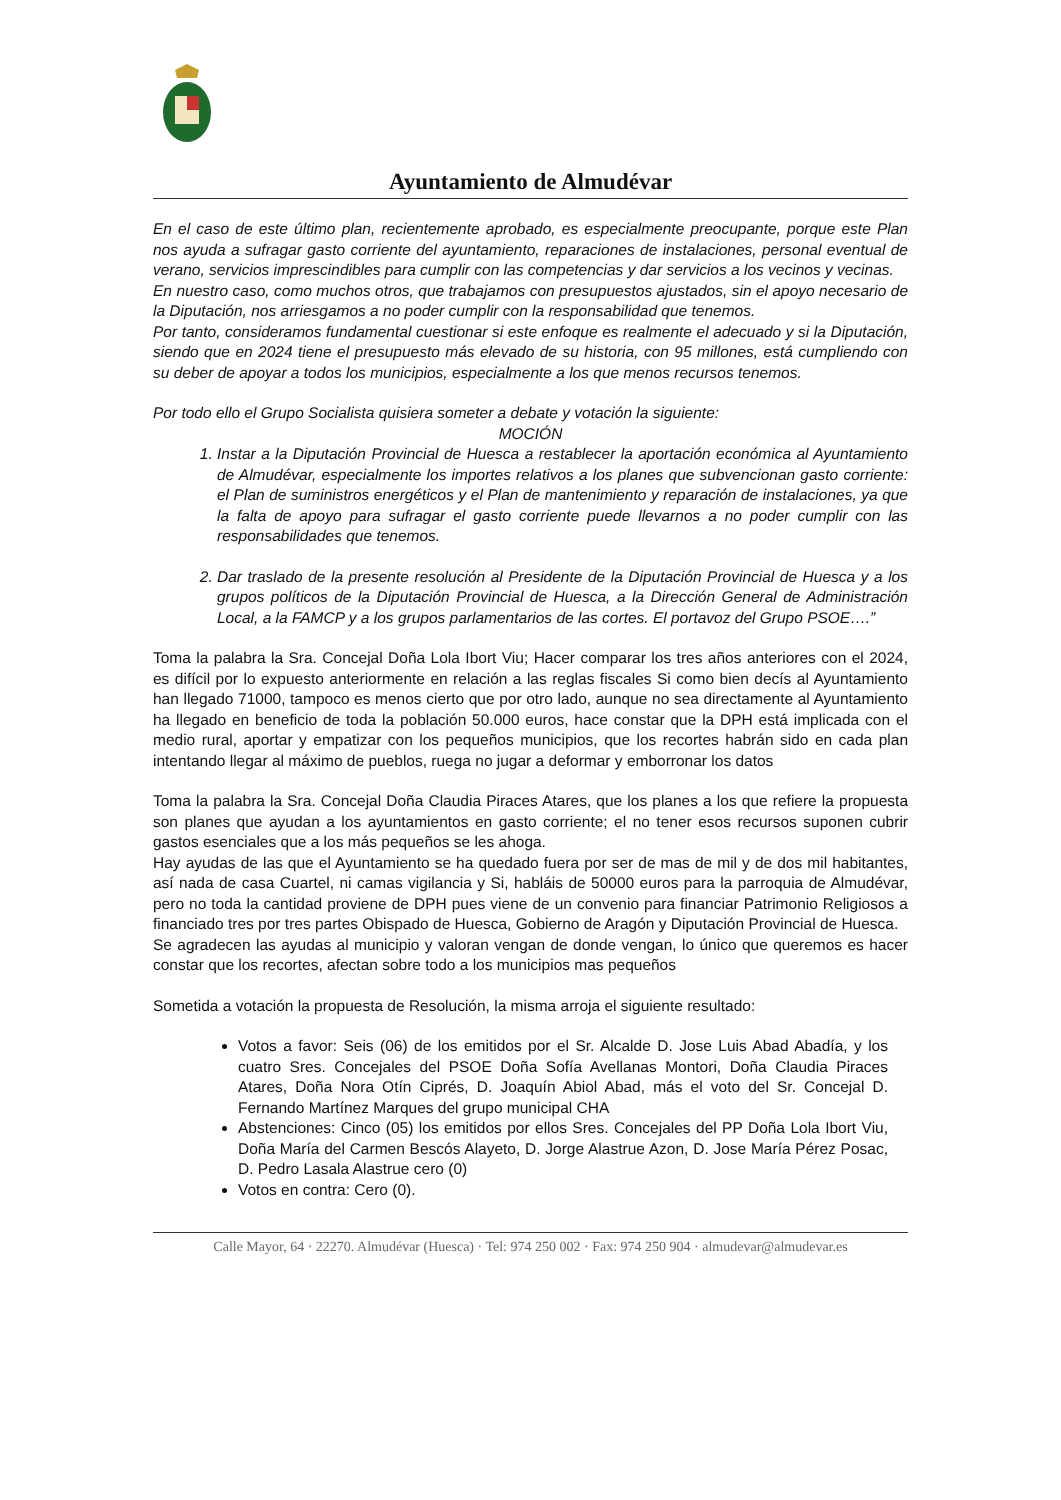Ayuntamiento de Almudévar
En el caso de este último plan, recientemente aprobado, es especialmente preocupante, porque este Plan nos ayuda a sufragar gasto corriente del ayuntamiento, reparaciones de instalaciones, personal eventual de verano, servicios imprescindibles para cumplir con las competencias y dar servicios a los vecinos y vecinas.
En nuestro caso, como muchos otros, que trabajamos con presupuestos ajustados, sin el apoyo necesario de la Diputación, nos arriesgamos a no poder cumplir con la responsabilidad que tenemos.
Por tanto, consideramos fundamental cuestionar si este enfoque es realmente el adecuado y si la Diputación, siendo que en 2024 tiene el presupuesto más elevado de su historia, con 95 millones, está cumpliendo con su deber de apoyar a todos los municipios, especialmente a los que menos recursos tenemos.
Por todo ello el Grupo Socialista quisiera someter a debate y votación la siguiente:
MOCIÓN
1. Instar a la Diputación Provincial de Huesca a restablecer la aportación económica al Ayuntamiento de Almudévar, especialmente los importes relativos a los planes que subvencionan gasto corriente: el Plan de suministros energéticos y el Plan de mantenimiento y reparación de instalaciones, ya que la falta de apoyo para sufragar el gasto corriente puede llevarnos a no poder cumplir con las responsabilidades que tenemos.
2. Dar traslado de la presente resolución al Presidente de la Diputación Provincial de Huesca y a los grupos políticos de la Diputación Provincial de Huesca, a la Dirección General de Administración Local, a la FAMCP y a los grupos parlamentarios de las cortes. El portavoz del Grupo PSOE….”
Toma la palabra la Sra. Concejal Doña Lola Ibort Viu; Hacer comparar los tres años anteriores con el 2024, es difícil por lo expuesto anteriormente en relación a las reglas fiscales Si como bien decís al Ayuntamiento han llegado 71000, tampoco es menos cierto que por otro lado, aunque no sea directamente al Ayuntamiento ha llegado en beneficio de toda la población 50.000 euros, hace constar que la DPH está implicada con el medio rural, aportar y empatizar con los pequeños municipios, que los recortes habrán sido en cada plan intentando llegar al máximo de pueblos, ruega no jugar a deformar y emborronar los datos
Toma la palabra la Sra. Concejal Doña Claudia Piraces Atares, que los planes a los que refiere la propuesta son planes que ayudan a los ayuntamientos en gasto corriente; el no tener esos recursos suponen cubrir gastos esenciales que a los más pequeños se les ahoga.
Hay ayudas de las que el Ayuntamiento se ha quedado fuera por ser de mas de mil y de dos mil habitantes, así nada de casa Cuartel, ni camas vigilancia y Si, habláis de 50000 euros para la parroquia de Almudévar, pero no toda la cantidad proviene de DPH pues viene de un convenio para financiar Patrimonio Religiosos a financiado tres por tres partes Obispado de Huesca, Gobierno de Aragón y Diputación Provincial de Huesca.
Se agradecen las ayudas al municipio y valoran vengan de donde vengan, lo único que queremos es hacer constar que los recortes, afectan sobre todo a los municipios mas pequeños
Sometida a votación la propuesta de Resolución, la misma arroja el siguiente resultado:
Votos a favor: Seis (06) de los emitidos por el Sr. Alcalde D. Jose Luis Abad Abadía, y los cuatro Sres. Concejales del PSOE Doña Sofía Avellanas Montori, Doña Claudia Piraces Atares, Doña Nora Otín Ciprés, D. Joaquín Abiol Abad, más el voto del Sr. Concejal D. Fernando Martínez Marques del grupo municipal CHA
Abstenciones: Cinco (05) los emitidos por ellos Sres. Concejales del PP Doña Lola Ibort Viu, Doña María del Carmen Bescós Alayeto, D. Jorge Alastrue Azon, D. Jose María Pérez Posac, D. Pedro Lasala Alastrue cero (0)
Votos en contra: Cero (0).
Calle Mayor, 64 · 22270. Almudévar (Huesca) · Tel: 974 250 002 · Fax: 974 250 904 · almudevar@almudevar.es